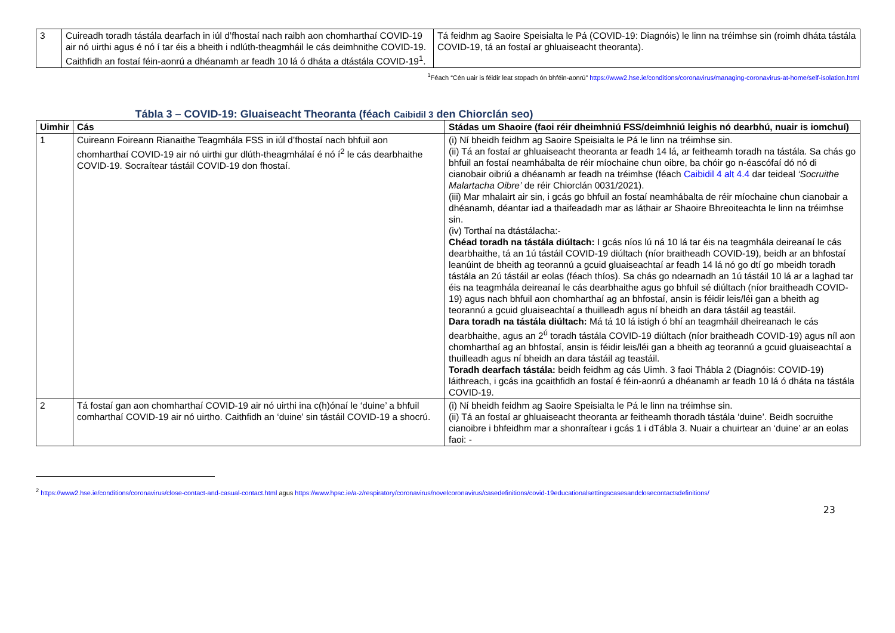| 3 | Cuireadh toradh tástála dearfach in iúl d’fhostaí nach raibh aon chomharthaí COVID-19 air nó uirthi agus é nó í tar éis a bheith i ndlúth-theagmháil le cás deimhnithe COVID-19. Caithfidh an fostaí féin-aonrú a dhéanamh ar feadh 10 lá ó dháta a dtástála COVID-19<sup>1</sup>. | Tá feidhm ag Saoire Speisialta le Pá (COVID-19: Diagnóis) le linn na tréimhse sin (roimh dháta tástála COVID-19, tá an fostaí ar ghluaiseacht theoranta). |
<sup>1</sup> Féach “Cén uair is féidir leat stopadh ón bhféin-aonrú” https://www2.hse.ie/conditions/coronavirus/managing-coronavirus-at-home/self-isolation.html
Tábla 3 – COVID-19: Gluaiseacht Theoranta (féach Caibidil 3 den Chiorclán seo)
| Uimhir | Cás | Stádas um Shaoire (faoi réir dheimhniú FSS/deimhniú leighis nó dearbhú, nuair is iomchuí) |
| --- | --- | --- |
| 1 | Cuireann Foireann Rianaithe Teagmhála FSS in iúl d’fhostaí nach bhfuil aon chomharthaí COVID-19 air nó uirthi gur dlúth-theagmhálaí é nó í<sup>2</sup> le cás dearbhaithe COVID-19. Socraítear tástáil COVID-19 don fhostaí. | (i) Ní bheidh feidhm ag Saoire Speisialta le Pá le linn na tréimhse sin. (ii) Tá an fostaí ar ghluaiseacht theoranta ar feadh 14 lá, ar feitheamh toradh na tástála. Sa chás go bhfuil an fostaí neamhábalta de réir míochaine chun oibre, ba chóir go n-éascófaí dó nó di cianobair oibriú a dhéanamh ar feadh na tréimhse (féach Caibidil 4 alt 4.4 dar teideal ‘Socruithe Malartacha Oibre’ de réir Chiorclán 0031/2021). (iii) Mar mhalairt air sin, i gcás go bhfuil an fostaí neamhábalta de réir míochaine chun cianobair a dhéanamh, déantar iad a thaifeadadh mar as láthair ar Shaoire Bhreoiteachta le linn na tréimhse sin. (iv) Torthaí na dtástálacha:- Chéad toradh na tástála diúltach: I gcás níos lú ná 10 lá tar éis na teagmhála deireanaí le cás dearbhaithe, tá an 1ú tástáil COVID-19 diúltach (níor braitheadh COVID-19), beidh ar an bhfostaí leanúint de bheith ag teorannú a gcuid gluaiseachtaí ar feadh 14 lá nó go dtí go mbeidh toradh tástála an 2ú tástáil ar eolas (féach thíos). Sa chás go ndearnadh an 1ú tástáil 10 lá ar a laghad tar éis na teagmhála deireanaí le cás dearbhaithe agus go bhfuil sé diúltach (níor braitheadh COVID-19) agus nach bhfuil aon chomharthaí ag an bhfostaí, ansin is féidir leis/léi gan a bheith ag teorannú a gcuid gluaiseachtaí a thuilleadh agus ní bheidh an dara tástáil ag teastáil. Dara toradh na tástála diúltach: Má tá 10 lá istigh ó bhí an teagmháil dheireanach le cás dearbhaithe, agus an 2<sup>ú</sup> toradh tástála COVID-19 diúltach (níor braitheadh COVID-19) agus níl aon chomharthaí ag an bhfostaí, ansin is féidir leis/léi gan a bheith ag teorannú a gcuid gluaiseachtaí a thuilleadh agus ní bheidh an dara tástáil ag teastáil. Toradh dearfach tástála: beidh feidhm ag cás Uimh. 3 faoi Thábla 2 (Diagnóis: COVID-19) láithreach, i gcás ina gcaithfidh an fostaí é féin-aonrú a dhéanamh ar feadh 10 lá ó dháta na tástála COVID-19. |
| 2 | Tá fostaí gan aon chomharthaí COVID-19 air nó uirthi ina c(h)ónaí le ‘duine’ a bhfuil comharthaí COVID-19 air nó uirtho. Caithfidh an ‘duine’ sin tástáil COVID-19 a shocrú. | (i) Ní bheidh feidhm ag Saoire Speisialta le Pá le linn na tréimhse sin. (ii) Tá an fostaí ar ghluaiseacht theoranta ar feitheamh thoradh tástála ‘duine’. Beidh socruithe cianoibre i bhfeidhm mar a shonraítear i gcás 1 i dTábla 3. Nuair a chuirtear an ‘duine’ ar an eolas faoi: - |
<sup>2</sup> https://www2.hse.ie/conditions/coronavirus/close-contact-and-casual-contact.html agus https://www.hpsc.ie/a-z/respiratory/coronavirus/novelcoronavirus/casedefinitions/covid-19educationalsettingscasesandclosecontactsdefinitions/
23